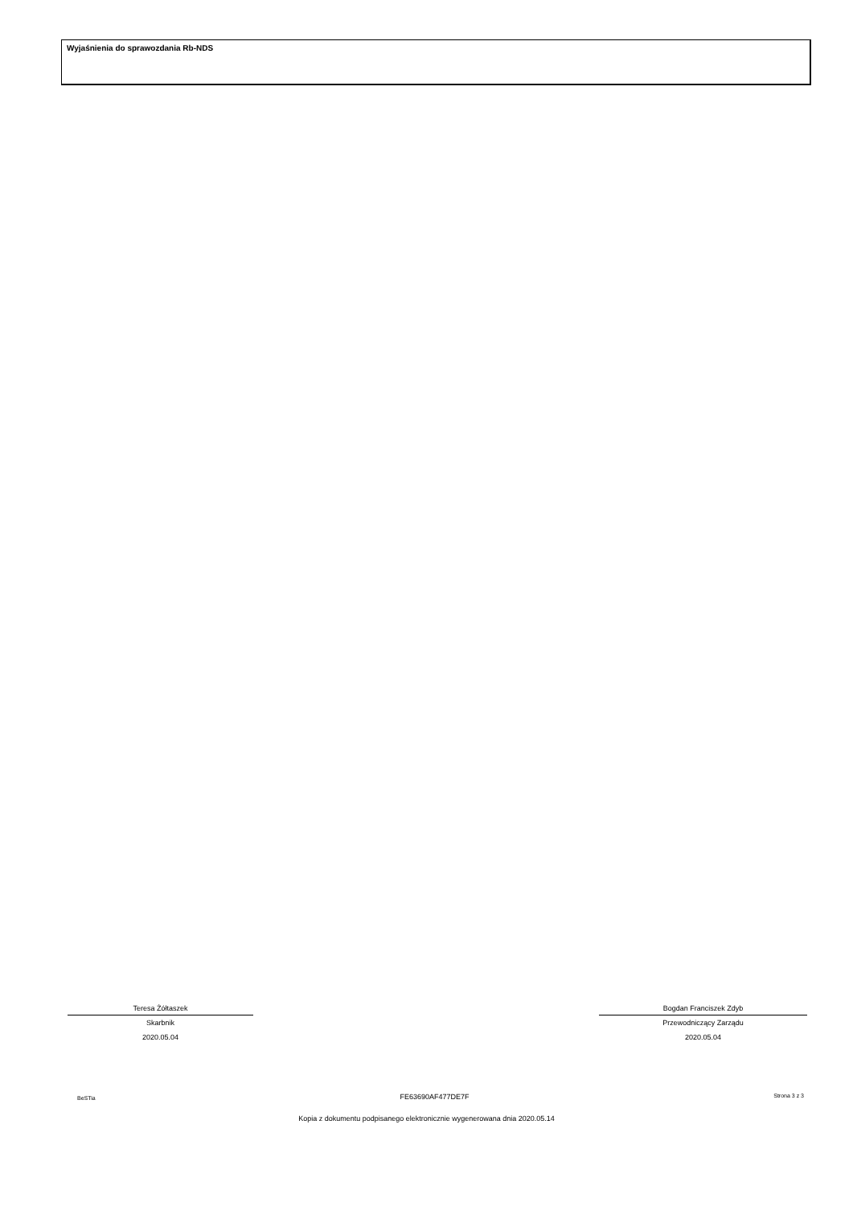Wyjaśnienia do sprawozdania Rb-NDS
Teresa Żółtaszek
Skarbnik
2020.05.04
Bogdan Franciszek Zdyb
Przewodniczący Zarządu
2020.05.04
BeSTia FE63690AF477DE7F Strona 3 z 3
Kopia z dokumentu podpisanego elektronicznie wygenerowana dnia 2020.05.14